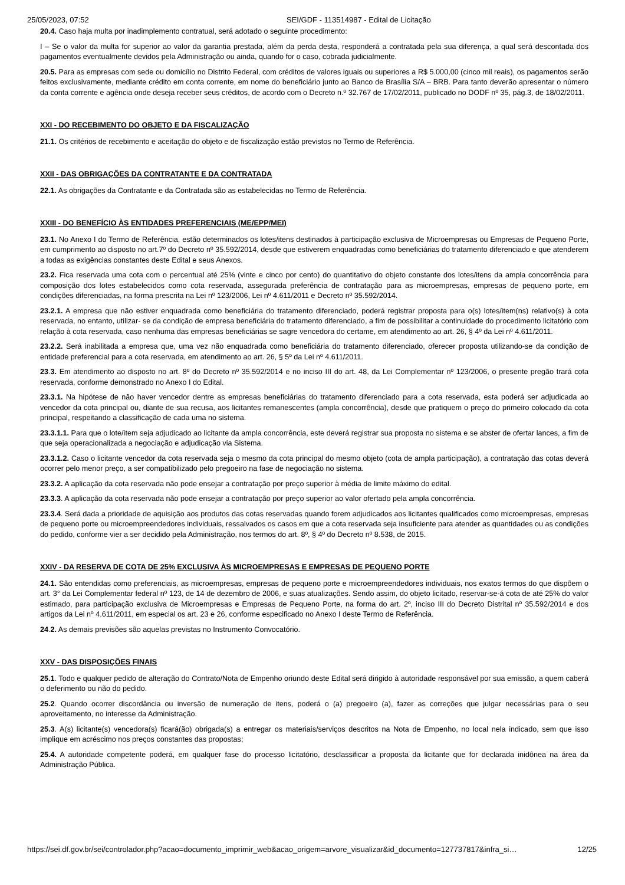25/05/2023, 07:52 SEI/GDF - 113514987 - Edital de Licitação
20.4. Caso haja multa por inadimplemento contratual, será adotado o seguinte procedimento:
I – Se o valor da multa for superior ao valor da garantia prestada, além da perda desta, responderá a contratada pela sua diferença, a qual será descontada dos pagamentos eventualmente devidos pela Administração ou ainda, quando for o caso, cobrada judicialmente.
20.5. Para as empresas com sede ou domicílio no Distrito Federal, com créditos de valores iguais ou superiores a R$ 5.000,00 (cinco mil reais), os pagamentos serão feitos exclusivamente, mediante crédito em conta corrente, em nome do beneficiário junto ao Banco de Brasília S/A – BRB. Para tanto deverão apresentar o número da conta corrente e agência onde deseja receber seus créditos, de acordo com o Decreto n.º 32.767 de 17/02/2011, publicado no DODF nº 35, pág.3, de 18/02/2011.
XXI - DO RECEBIMENTO DO OBJETO E DA FISCALIZAÇÃO
21.1. Os critérios de recebimento e aceitação do objeto e de fiscalização estão previstos no Termo de Referência.
XXII - DAS OBRIGAÇÕES DA CONTRATANTE E DA CONTRATADA
22.1. As obrigações da Contratante e da Contratada são as estabelecidas no Termo de Referência.
XXIII - DO BENEFÍCIO ÀS ENTIDADES PREFERENCIAIS (ME/EPP/MEI)
23.1. No Anexo I do Termo de Referência, estão determinados os lotes/itens destinados à participação exclusiva de Microempresas ou Empresas de Pequeno Porte, em cumprimento ao disposto no art.7º do Decreto nº 35.592/2014, desde que estiverem enquadradas como beneficiárias do tratamento diferenciado e que atenderem a todas as exigências constantes deste Edital e seus Anexos.
23.2. Fica reservada uma cota com o percentual até 25% (vinte e cinco por cento) do quantitativo do objeto constante dos lotes/itens da ampla concorrência para composição dos lotes estabelecidos como cota reservada, assegurada preferência de contratação para as microempresas, empresas de pequeno porte, em condições diferenciadas, na forma prescrita na Lei nº 123/2006, Lei nº 4.611/2011 e Decreto nº 35.592/2014.
23.2.1. A empresa que não estiver enquadrada como beneficiária do tratamento diferenciado, poderá registrar proposta para o(s) lotes/item(ns) relativo(s) à cota reservada, no entanto, utilizar- se da condição de empresa beneficiária do tratamento diferenciado, a fim de possibilitar a continuidade do procedimento licitatório com relação à cota reservada, caso nenhuma das empresas beneficiárias se sagre vencedora do certame, em atendimento ao art. 26, § 4º da Lei nº 4.611/2011.
23.2.2. Será inabilitada a empresa que, uma vez não enquadrada como beneficiária do tratamento diferenciado, oferecer proposta utilizando-se da condição de entidade preferencial para a cota reservada, em atendimento ao art. 26, § 5º da Lei nº 4.611/2011.
23.3. Em atendimento ao disposto no art. 8º do Decreto nº 35.592/2014 e no inciso III do art. 48, da Lei Complementar nº 123/2006, o presente pregão trará cota reservada, conforme demonstrado no Anexo I do Edital.
23.3.1. Na hipótese de não haver vencedor dentre as empresas beneficiárias do tratamento diferenciado para a cota reservada, esta poderá ser adjudicada ao vencedor da cota principal ou, diante de sua recusa, aos licitantes remanescentes (ampla concorrência), desde que pratiquem o preço do primeiro colocado da cota principal, respeitando a classificação de cada uma no sistema.
23.3.1.1. Para que o lote/item seja adjudicado ao licitante da ampla concorrência, este deverá registrar sua proposta no sistema e se abster de ofertar lances, a fim de que seja operacionalizada a negociação e adjudicação via Sistema.
23.3.1.2. Caso o licitante vencedor da cota reservada seja o mesmo da cota principal do mesmo objeto (cota de ampla participação), a contratação das cotas deverá ocorrer pelo menor preço, a ser compatibilizado pelo pregoeiro na fase de negociação no sistema.
23.3.2. A aplicação da cota reservada não pode ensejar a contratação por preço superior à média de limite máximo do edital.
23.3.3. A aplicação da cota reservada não pode ensejar a contratação por preço superior ao valor ofertado pela ampla concorrência.
23.3.4. Será dada a prioridade de aquisição aos produtos das cotas reservadas quando forem adjudicados aos licitantes qualificados como microempresas, empresas de pequeno porte ou microempreendedores individuais, ressalvados os casos em que a cota reservada seja insuficiente para atender as quantidades ou as condições do pedido, conforme vier a ser decidido pela Administração, nos termos do art. 8º, § 4º do Decreto nº 8.538, de 2015.
XXIV - DA RESERVA DE COTA DE 25% EXCLUSIVA ÀS MICROEMPRESAS E EMPRESAS DE PEQUENO PORTE
24.1. São entendidas como preferenciais, as microempresas, empresas de pequeno porte e microempreendedores individuais, nos exatos termos do que dispõem o art. 3° da Lei Complementar federal nº 123, de 14 de dezembro de 2006, e suas atualizações. Sendo assim, do objeto licitado, reservar-se-á cota de até 25% do valor estimado, para participação exclusiva de Microempresas e Empresas de Pequeno Porte, na forma do art. 2º, inciso III do Decreto Distrital nº 35.592/2014 e dos artigos da Lei nº 4.611/2011, em especial os art. 23 e 26, conforme especificado no Anexo I deste Termo de Referência.
24.2. As demais previsões são aquelas previstas no Instrumento Convocatório.
XXV - DAS DISPOSIÇÕES FINAIS
25.1. Todo e qualquer pedido de alteração do Contrato/Nota de Empenho oriundo deste Edital será dirigido à autoridade responsável por sua emissão, a quem caberá o deferimento ou não do pedido.
25.2. Quando ocorrer discordância ou inversão de numeração de itens, poderá o (a) pregoeiro (a), fazer as correções que julgar necessárias para o seu aproveitamento, no interesse da Administração.
25.3. A(s) licitante(s) vencedora(s) ficará(ão) obrigada(s) a entregar os materiais/serviços descritos na Nota de Empenho, no local nela indicado, sem que isso implique em acréscimo nos preços constantes das propostas;
25.4. A autoridade competente poderá, em qualquer fase do processo licitatório, desclassificar a proposta da licitante que for declarada inidônea na área da Administração Pública.
https://sei.df.gov.br/sei/controlador.php?acao=documento_imprimir_web&acao_origem=arvore_visualizar&id_documento=127737817&infra_si… 12/25